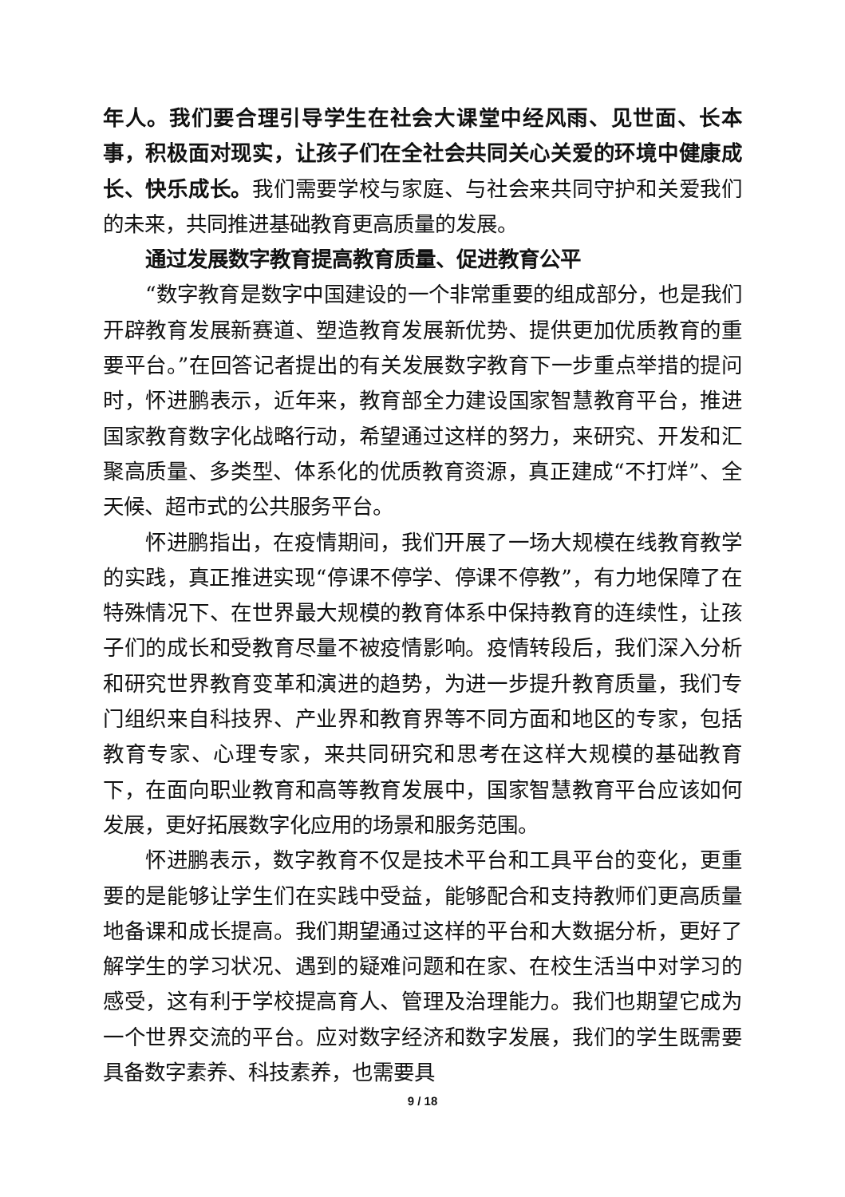年人。我们要合理引导学生在社会大课堂中经风雨、见世面、长本事，积极面对现实，让孩子们在全社会共同关心关爱的环境中健康成长、快乐成长。我们需要学校与家庭、与社会来共同守护和关爱我们的未来，共同推进基础教育更高质量的发展。
通过发展数字教育提高教育质量、促进教育公平
“数字教育是数字中国建设的一个非常重要的组成部分，也是我们开辟教育发展新赛道、塑造教育发展新优势、提供更加优质教育的重要平台。”在回答记者提出的有关发展数字教育下一步重点举措的提问时，怀进鹏表示，近年来，教育部全力建设国家智慧教育平台，推进国家教育数字化战略行动，希望通过这样的努力，来研究、开发和汇聚高质量、多类型、体系化的优质教育资源，真正建成“不打烊”、全天候、超市式的公共服务平台。
怀进鹏指出，在疫情期间，我们开展了一场大规模在线教育教学的实践，真正推进实现“停课不停学、停课不停教”，有力地保障了在特殊情况下、在世界最大规模的教育体系中保持教育的连续性，让孩子们的成长和受教育尽量不被疫情影响。疫情转段后，我们深入分析和研究世界教育变革和演进的趋势，为进一步提升教育质量，我们专门组织来自科技界、产业界和教育界等不同方面和地区的专家，包括教育专家、心理专家，来共同研究和思考在这样大规模的基础教育下，在面向职业教育和高等教育发展中，国家智慧教育平台应该如何发展，更好拓展数字化应用的场景和服务范围。
怀进鹏表示，数字教育不仅是技术平台和工具平台的变化，更重要的是能够让学生们在实践中受益，能够配合和支持教师们更高质量地备课和成长提高。我们期望通过这样的平台和大数据分析，更好了解学生的学习状况、遇到的疑难问题和在家、在校生活当中对学习的感受，这有利于学校提高育人、管理及治理能力。我们也期望它成为一个世界交流的平台。应对数字经济和数字发展，我们的学生既需要具备数字素养、科技素养，也需要具
9 / 18